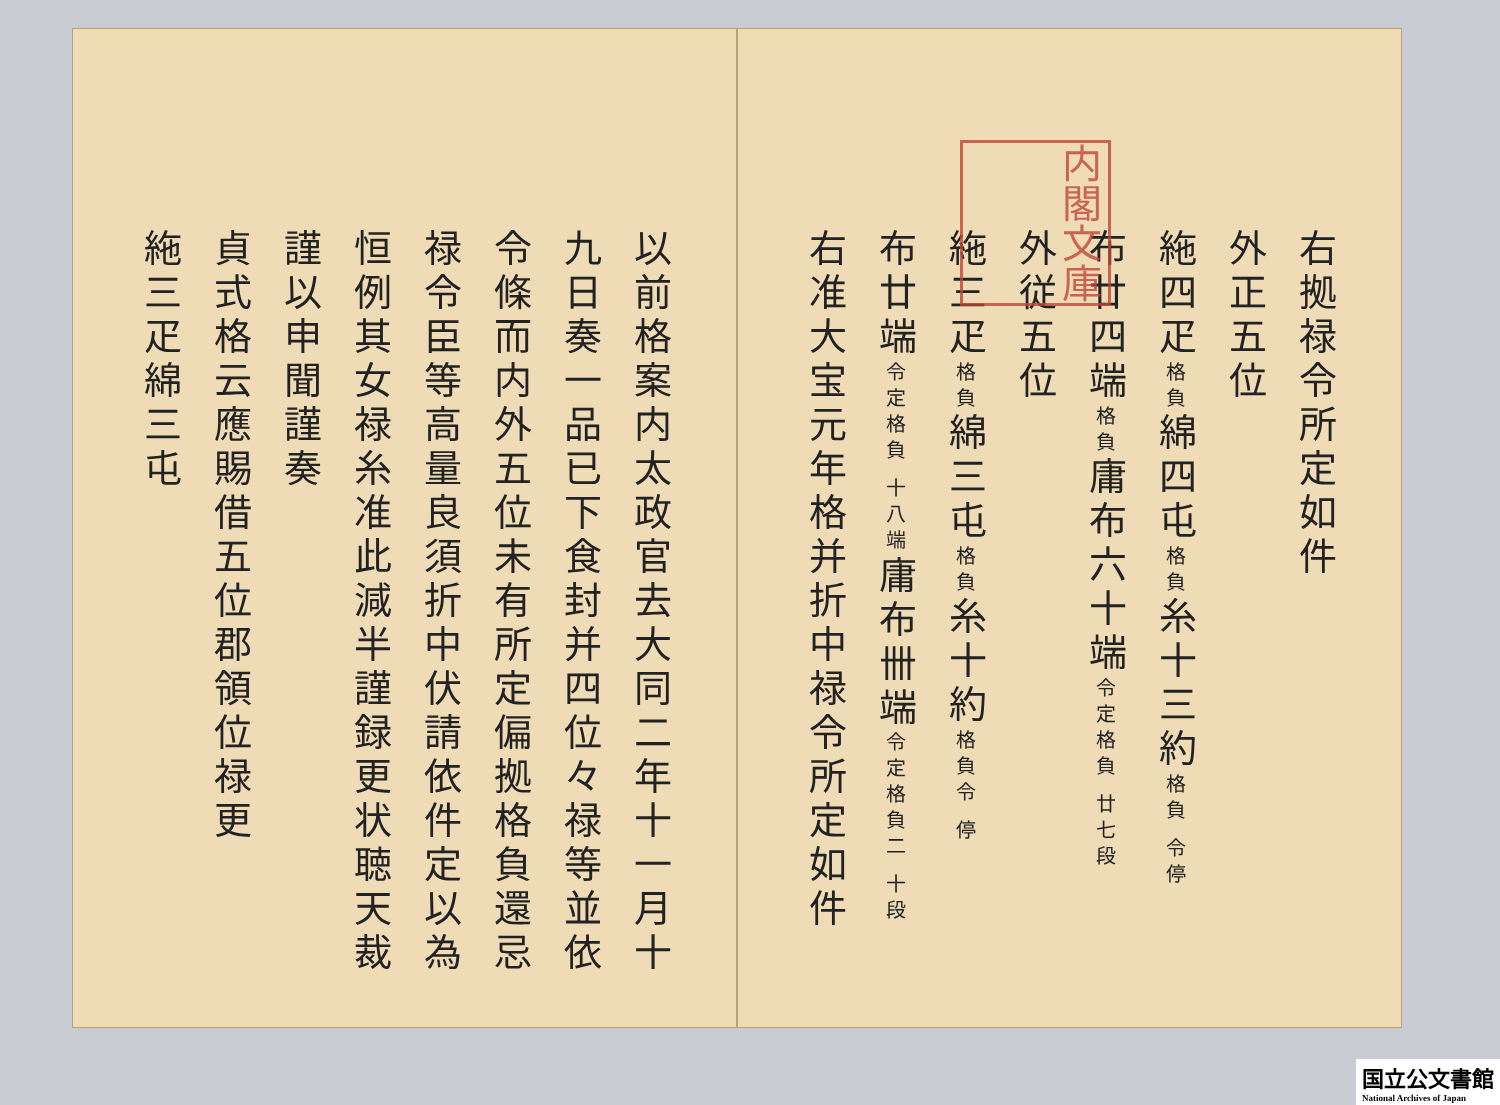以前格案内太政官去大同二年十一月十
九日奏一品已下食封并四位々禄等並依
令條而内外五位未有所定偏拠格負還忌
禄令臣等高量良須折中伏請依件定以為
恒例其女禄糸准此減半謹録更状聴天裁
謹以申聞謹奏
貞式格云應賜借五位郡領位禄更
絁三疋綿三屯
右拠禄令所定如件
外正五位
絁四疋格負綿四屯格負糸十三約格負 令停
布廿四端格負庸布六十端令定格負 廿七段
外従五位
絁三疋格負綿三屯格負糸十約格負令 停
布廿端令定格負 十八端庸布卌端令定格負二 十段
右准大宝元年格并折中禄令所定如件
内閣文庫
国立公文書館
National Archives of Japan